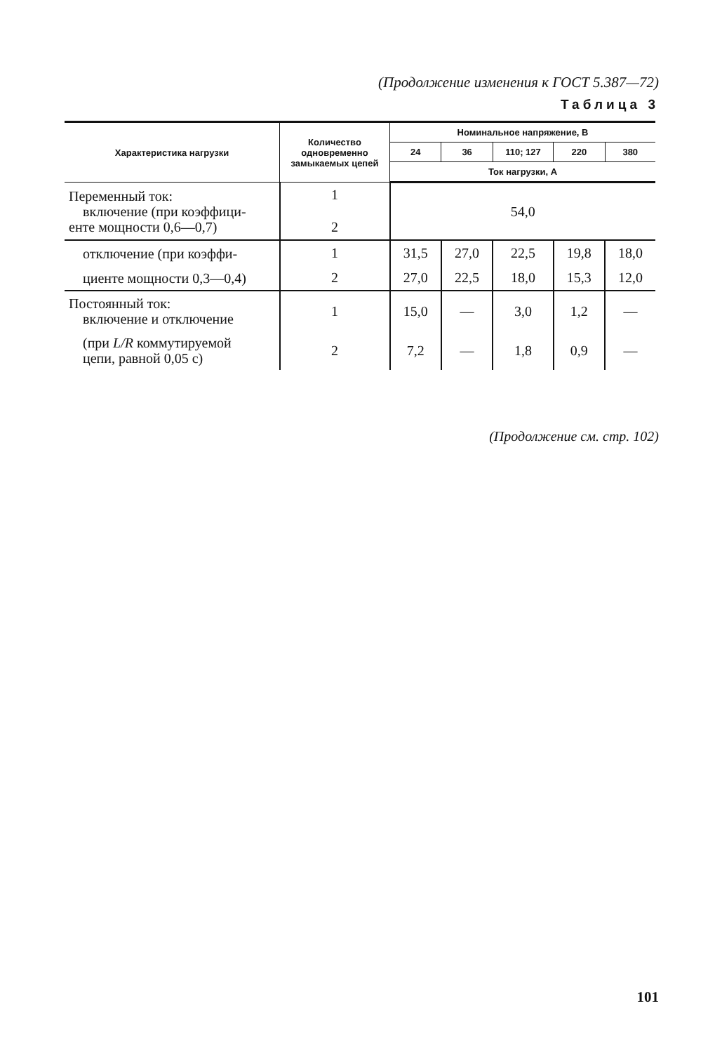(Продолжение изменения к ГОСТ 5.387—72)
Таблица 3
| Характеристика нагрузки | Количество одновременно замыкаемых цепей | Номинальное напряжение, В | | | | |
| --- | --- | --- | --- | --- | --- | --- |
| | | 24 | 36 | 110; 127 | 220 | 380 |
| | | Ток нагрузки, А | | | | |
| Переменный ток: включение (при коэффици- енте мощности 0,6—0,7) | 1 2 | 54,0 | | | | |
| отключение (при коэффи- | 1 | 31,5 | 27,0 | 22,5 | 19,8 | 18,0 |
| циенте мощности 0,3—0,4) | 2 | 27,0 | 22,5 | 18,0 | 15,3 | 12,0 |
| Постоянный ток: включение и отключение | 1 | 15,0 | — | 3,0 | 1,2 | — |
| (при L/R коммутируемой цепи, равной 0,05 с) | 2 | 7,2 | — | 1,8 | 0,9 | — |
(Продолжение см. стр. 102)
101